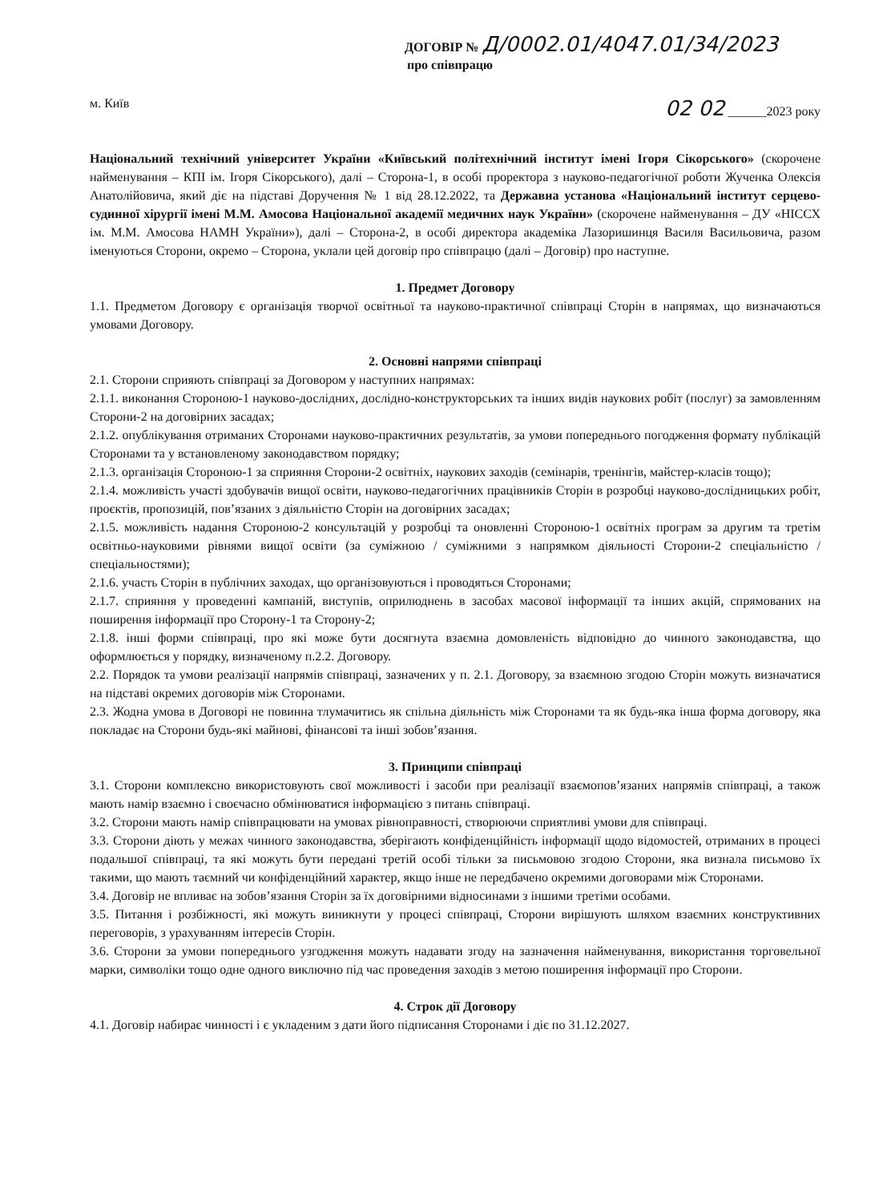ДОГОВІР № Д/0002.01/4047.01/34/2023
про співпрацю
м. Київ 02 02 ______2023 року
Національний технічний університет України «Київський політехнічний інститут імені Ігоря Сікорського» (скорочене найменування – КПІ ім. Ігоря Сікорського), далі – Сторона-1, в особі проректора з науково-педагогічної роботи Жученка Олексія Анатолійовича, який діє на підставі Доручення № 1 від 28.12.2022, та Державна установа «Національний інститут серцево-судинної хірургії імені М.М. Амосова Національної академії медичних наук України» (скорочене найменування – ДУ «НІССХ ім. М.М. Амосова НАМН України»), далі – Сторона-2, в особі директора академіка Лазоришинця Василя Васильовича, разом іменуються Сторони, окремо – Сторона, уклали цей договір про співпрацю (далі – Договір) про наступне.
1. Предмет Договору
1.1. Предметом Договору є організація творчої освітньої та науково-практичної співпраці Сторін в напрямах, що визначаються умовами Договору.
2. Основні напрями співпраці
2.1. Сторони сприяють співпраці за Договором у наступних напрямах:
2.1.1. виконання Стороною-1 науково-дослідних, дослідно-конструкторських та інших видів наукових робіт (послуг) за замовленням Сторони-2 на договірних засадах;
2.1.2. опублікування отриманих Сторонами науково-практичних результатів, за умови попереднього погодження формату публікацій Сторонами та у встановленому законодавством порядку;
2.1.3. організація Стороною-1 за сприяння Сторони-2 освітніх, наукових заходів (семінарів, тренінгів, майстер-класів тощо);
2.1.4. можливість участі здобувачів вищої освіти, науково-педагогічних працівників Сторін в розробці науково-дослідницьких робіт, проєктів, пропозицій, пов’язаних з діяльністю Сторін на договірних засадах;
2.1.5. можливість надання Стороною-2 консультацій у розробці та оновленні Стороною-1 освітніх програм за другим та третім освітньо-науковими рівнями вищої освіти (за суміжною / суміжними з напрямком діяльності Сторони-2 спеціальністю / спеціальностями);
2.1.6. участь Сторін в публічних заходах, що організовуються і проводяться Сторонами;
2.1.7. сприяння у проведенні кампаній, виступів, оприлюднень в засобах масової інформації та інших акцій, спрямованих на поширення інформації про Сторону-1 та Сторону-2;
2.1.8. інші форми співпраці, про які може бути досягнута взаємна домовленість відповідно до чинного законодавства, що оформлюється у порядку, визначеному п.2.2. Договору.
2.2. Порядок та умови реалізації напрямів співпраці, зазначених у п. 2.1. Договору, за взаємною згодою Сторін можуть визначатися на підставі окремих договорів між Сторонами.
2.3. Жодна умова в Договорі не повинна тлумачитись як спільна діяльність між Сторонами та як будь-яка інша форма договору, яка покладає на Сторони будь-які майнові, фінансові та інші зобов’язання.
3. Принципи співпраці
3.1. Сторони комплексно використовують свої можливості і засоби при реалізації взаємопов’язаних напрямів співпраці, а також мають намір взаємно і своєчасно обмінюватися інформацією з питань співпраці.
3.2. Сторони мають намір співпрацювати на умовах рівноправності, створюючи сприятливі умови для співпраці.
3.3. Сторони діють у межах чинного законодавства, зберігають конфіденційність інформації щодо відомостей, отриманих в процесі подальшої співпраці, та які можуть бути передані третій особі тільки за письмовою згодою Сторони, яка визнала письмово їх такими, що мають таємний чи конфіденційний характер, якщо інше не передбачено окремими договорами між Сторонами.
3.4. Договір не впливає на зобов’язання Сторін за їх договірними відносинами з іншими третіми особами.
3.5. Питання і розбіжності, які можуть виникнути у процесі співпраці, Сторони вирішують шляхом взаємних конструктивних переговорів, з урахуванням інтересів Сторін.
3.6. Сторони за умови попереднього узгодження можуть надавати згоду на зазначення найменування, використання торговельної марки, символіки тощо одне одного виключно під час проведення заходів з метою поширення інформації про Сторони.
4. Строк дії Договору
4.1. Договір набирає чинності і є укладеним з дати його підписання Сторонами і діє по 31.12.2027.